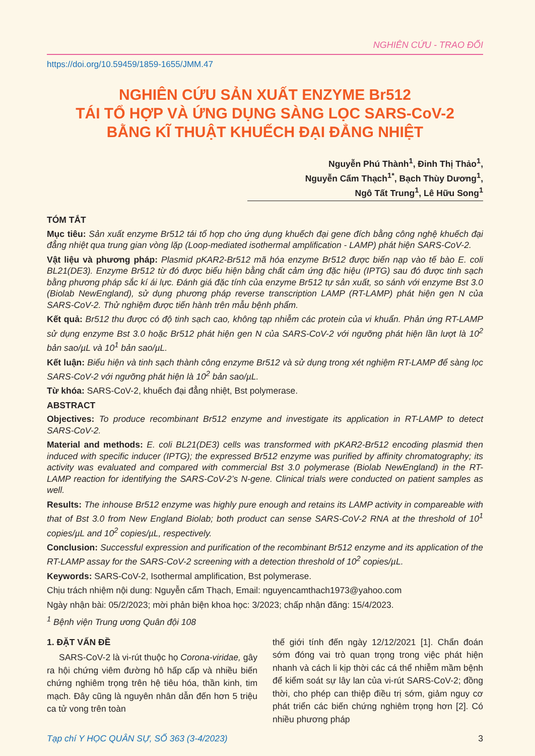NGHIÊN CỨU - TRAO ĐỔI
https://doi.org/10.59459/1859-1655/JMM.47
NGHIÊN CỨU SẢN XUẤT ENZYME Br512
TÁI TỔ HỢP VÀ ỨNG DỤNG SÀNG LỌC SARS-CoV-2
BẰNG KĨ THUẬT KHUẾCH ĐẠI ĐẲNG NHIỆT
Nguyễn Phú Thành<sup>1</sup>, Đinh Thị Thảo<sup>1</sup>,
Nguyễn Cẩm Thạch<sup>1*</sup>, Bạch Thùy Dương<sup>1</sup>,
Ngô Tất Trung<sup>1</sup>, Lê Hữu Song<sup>1</sup>
TÓM TẮT
Mục tiêu: Sản xuất enzyme Br512 tái tổ hợp cho ứng dụng khuếch đại gene đích bằng công nghệ khuếch đại đẳng nhiệt qua trung gian vòng lặp (Loop-mediated isothermal amplification - LAMP) phát hiện SARS-CoV-2.
Vật liệu và phương pháp: Plasmid pKAR2-Br512 mã hóa enzyme Br512 được biến nạp vào tế bào E. coli BL21(DE3). Enzyme Br512 từ đó được biểu hiện bằng chất cảm ứng đặc hiệu (IPTG) sau đó được tinh sạch bằng phương pháp sắc kí ái lực. Đánh giá đặc tính của enzyme Br512 tự sản xuất, so sánh với enzyme Bst 3.0 (Biolab NewEngland), sử dụng phương pháp reverse transcription LAMP (RT-LAMP) phát hiện gen N của SARS-CoV-2. Thử nghiệm được tiến hành trên mẫu bệnh phẩm.
Kết quả: Br512 thu được có độ tinh sạch cao, không tạp nhiễm các protein của vi khuẩn. Phản ứng RT-LAMP sử dụng enzyme Bst 3.0 hoặc Br512 phát hiện gen N của SARS-CoV-2 với ngưỡng phát hiện lần lượt là 10<sup>2</sup> bản sao/µL và 10<sup>1</sup> bản sao/µL.
Kết luận: Biểu hiện và tinh sạch thành công enzyme Br512 và sử dụng trong xét nghiệm RT-LAMP để sàng lọc SARS-CoV-2 với ngưỡng phát hiện là 10<sup>2</sup> bản sao/µL.
Từ khóa: SARS-CoV-2, khuếch đại đẳng nhiệt, Bst polymerase.
ABSTRACT
Objectives: To produce recombinant Br512 enzyme and investigate its application in RT-LAMP to detect SARS-CoV-2.
Material and methods: E. coli BL21(DE3) cells was transformed with pKAR2-Br512 encoding plasmid then induced with specific inducer (IPTG); the expressed Br512 enzyme was purified by affinity chromatography; its activity was evaluated and compared with commercial Bst 3.0 polymerase (Biolab NewEngland) in the RT-LAMP reaction for identifying the SARS-CoV-2’s N-gene. Clinical trials were conducted on patient samples as well.
Results: The inhouse Br512 enzyme was highly pure enough and retains its LAMP activity in compareable with that of Bst 3.0 from New England Biolab; both product can sense SARS-CoV-2 RNA at the threshold of 10<sup>1</sup> copies/µL and 10<sup>2</sup> copies/µL, respectively.
Conclusion: Successful expression and purification of the recombinant Br512 enzyme and its application of the RT-LAMP assay for the SARS-CoV-2 screening with a detection threshold of 10<sup>2</sup> copies/µL.
Keywords: SARS-CoV-2, Isothermal amplification, Bst polymerase.
Chịu trách nhiệm nội dung: Nguyễn cẩm Thạch, Email: nguyencamthach1973@yahoo.com
Ngày nhận bài: 05/2/2023; mời phản biện khoa học: 3/2023; chấp nhận đăng: 15/4/2023.
<sup>1</sup> Bệnh viện Trung ương Quân đội 108
1. ĐẶT VẤN ĐỀ
SARS-CoV-2 là vi-rút thuộc họ Corona-viridae, gây ra hội chứng viêm đường hô hấp cấp và nhiều biến chứng nghiêm trọng trên hệ tiêu hóa, thần kinh, tim mạch. Đây cũng là nguyên nhân dẫn đến hơn 5 triệu ca tử vong trên toàn
thế giới tính đến ngày 12/12/2021 [1]. Chẩn đoán sớm đóng vai trò quan trọng trong việc phát hiện nhanh và cách li kịp thời các cá thể nhiễm mầm bệnh để kiểm soát sự lây lan của vi-rút SARS-CoV-2; đồng thời, cho phép can thiệp điều trị sớm, giảm nguy cơ phát triển các biến chứng nghiêm trọng hơn [2]. Có nhiều phương pháp
Tạp chí Y HỌC QUÂN SỰ, SỐ 363 (3-4/2023) 3